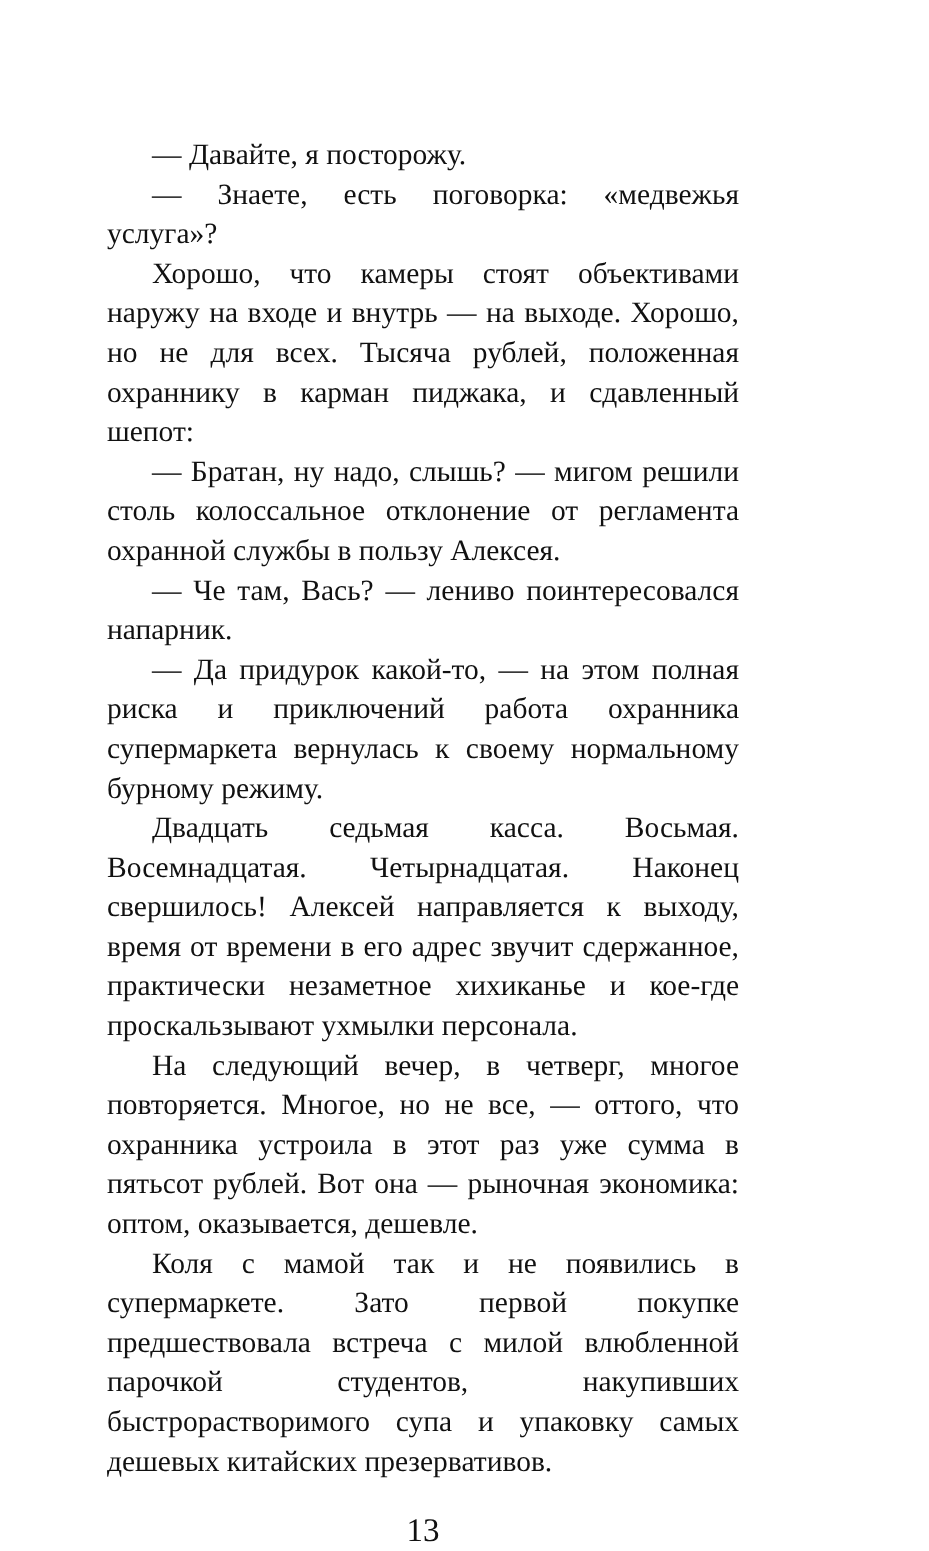— Давайте, я посторожу.
— Знаете, есть поговорка: «медвежья услуга»?
Хорошо, что камеры стоят объективами наружу на входе и внутрь — на выходе. Хорошо, но не для всех. Тысяча рублей, положенная охраннику в карман пиджака, и сдавленный шепот:
— Братан, ну надо, слышь? — мигом решили столь колоссальное отклонение от регламента охранной службы в пользу Алексея.
— Че там, Вась? — лениво поинтересовался напарник.
— Да придурок какой-то, — на этом полная риска и приключений работа охранника супермаркета вернулась к своему нормальному бурному режиму.
Двадцать седьмая касса. Восьмая. Восемнадцатая. Четырнадцатая. Наконец свершилось! Алексей направляется к выходу, время от времени в его адрес звучит сдержанное, практически незаметное хихиканье и кое-где проскальзывают ухмылки персонала.
На следующий вечер, в четверг, многое повторяется. Многое, но не все, — оттого, что охранника устроила в этот раз уже сумма в пятьсот рублей. Вот она — рыночная экономика: оптом, оказывается, дешевле.
Коля с мамой так и не появились в супермаркете. Зато первой покупке предшествовала встреча с милой влюбленной парочкой студентов, накупивших быстрорастворимого супа и упаковку самых дешевых китайских презервативов.
13